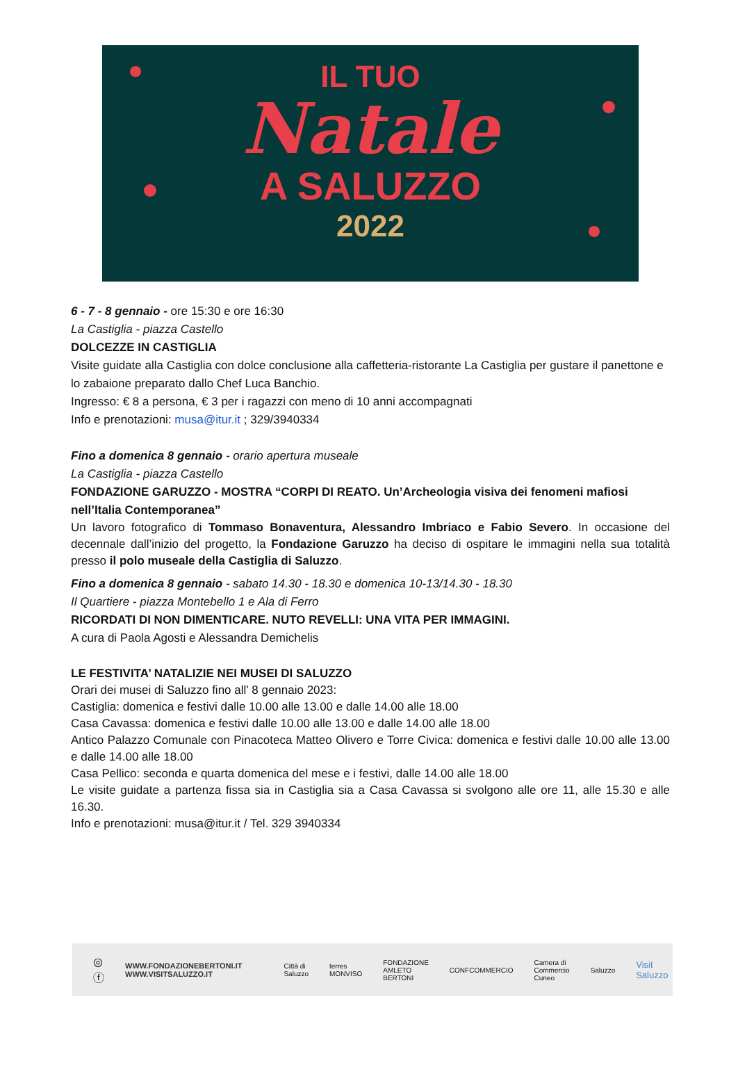IL TUO
Natale
A SALUZZO
2022
6 - 7 - 8 gennaio - ore 15:30 e ore 16:30
La Castiglia - piazza Castello
DOLCEZZE IN CASTIGLIA
Visite guidate alla Castiglia con dolce conclusione alla caffetteria-ristorante La Castiglia per gustare il panettone e lo zabaione preparato dallo Chef Luca Banchio.
Ingresso: € 8 a persona, € 3 per i ragazzi con meno di 10 anni accompagnati
Info e prenotazioni: musa@itur.it ; 329/3940334
Fino a domenica 8 gennaio - orario apertura museale
La Castiglia - piazza Castello
FONDAZIONE GARUZZO - MOSTRA “CORPI DI REATO. Un’Archeologia visiva dei fenomeni mafiosi nell’Italia Contemporanea”
Un lavoro fotografico di Tommaso Bonaventura, Alessandro Imbriaco e Fabio Severo. In occasione del decennale dall’inizio del progetto, la Fondazione Garuzzo ha deciso di ospitare le immagini nella sua totalità presso il polo museale della Castiglia di Saluzzo.
Fino a domenica 8 gennaio - sabato 14.30 - 18.30 e domenica 10-13/14.30 - 18.30
Il Quartiere - piazza Montebello 1 e Ala di Ferro
RICORDATI DI NON DIMENTICARE. NUTO REVELLI: UNA VITA PER IMMAGINI.
A cura di Paola Agosti e Alessandra Demichelis
LE FESTIVITA’ NATALIZIE NEI MUSEI DI SALUZZO
Orari dei musei di Saluzzo fino all' 8 gennaio 2023:
Castiglia: domenica e festivi dalle 10.00 alle 13.00 e dalle 14.00 alle 18.00
Casa Cavassa: domenica e festivi dalle 10.00 alle 13.00 e dalle 14.00 alle 18.00
Antico Palazzo Comunale con Pinacoteca Matteo Olivero e Torre Civica: domenica e festivi dalle 10.00 alle 13.00 e dalle 14.00 alle 18.00
Casa Pellico: seconda e quarta domenica del mese e i festivi, dalle 14.00 alle 18.00
Le visite guidate a partenza fissa sia in Castiglia sia a Casa Cavassa si svolgono alle ore 11, alle 15.30 e alle 16.30.
Info e prenotazioni: musa@itur.it / Tel. 329 3940334
◎ ⓕ
WWW.FONDAZIONEBERTONI.IT
WWW.VISITSALUZZO.IT
Città di Saluzzo terres MONVISO FONDAZIONE AMLETO BERTONI CONFCOMMERCIO Camera di Commercio Cuneo Saluzzo Visit Saluzzo